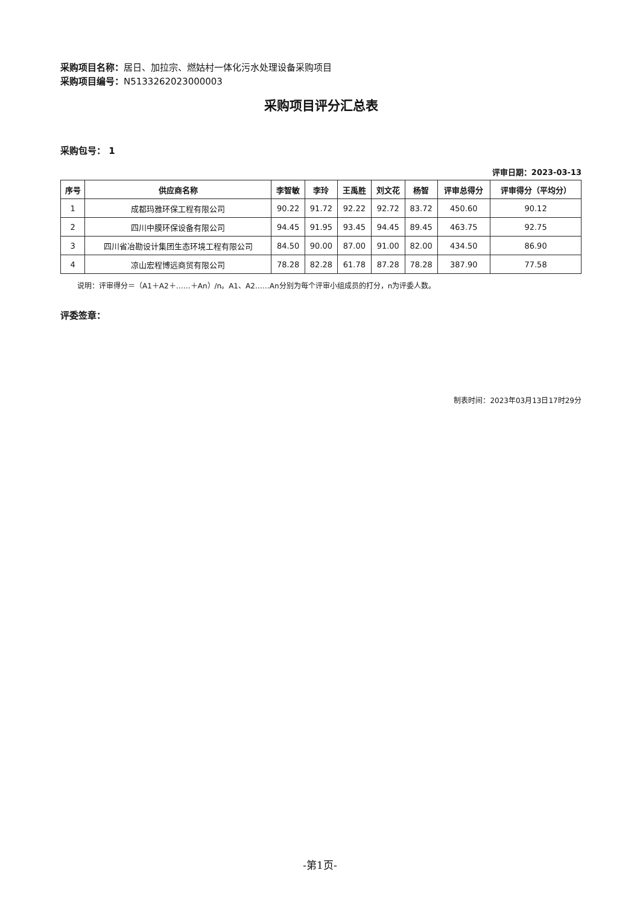采购项目名称：居日、加拉宗、燃姑村一体化污水处理设备采购项目
采购项目编号：N5133262023000003
采购项目评分汇总表
采购包号： 1
评审日期：2023-03-13
| 序号 | 供应商名称 | 李智敏 | 李玲 | 王禹胜 | 刘文花 | 杨智 | 评审总得分 | 评审得分（平均分） |
| --- | --- | --- | --- | --- | --- | --- | --- | --- |
| 1 | 成都玛雅环保工程有限公司 | 90.22 | 91.72 | 92.22 | 92.72 | 83.72 | 450.60 | 90.12 |
| 2 | 四川中膜环保设备有限公司 | 94.45 | 91.95 | 93.45 | 94.45 | 89.45 | 463.75 | 92.75 |
| 3 | 四川省冶勘设计集团生态环境工程有限公司 | 84.50 | 90.00 | 87.00 | 91.00 | 82.00 | 434.50 | 86.90 |
| 4 | 凉山宏程博远商贸有限公司 | 78.28 | 82.28 | 61.78 | 87.28 | 78.28 | 387.90 | 77.58 |
说明：评审得分＝（A1＋A2＋……＋An）/n。A1、A2……An分别为每个评审小组成员的打分，n为评委人数。
评委签章：
制表时间：2023年03月13日17时29分
-第1页-